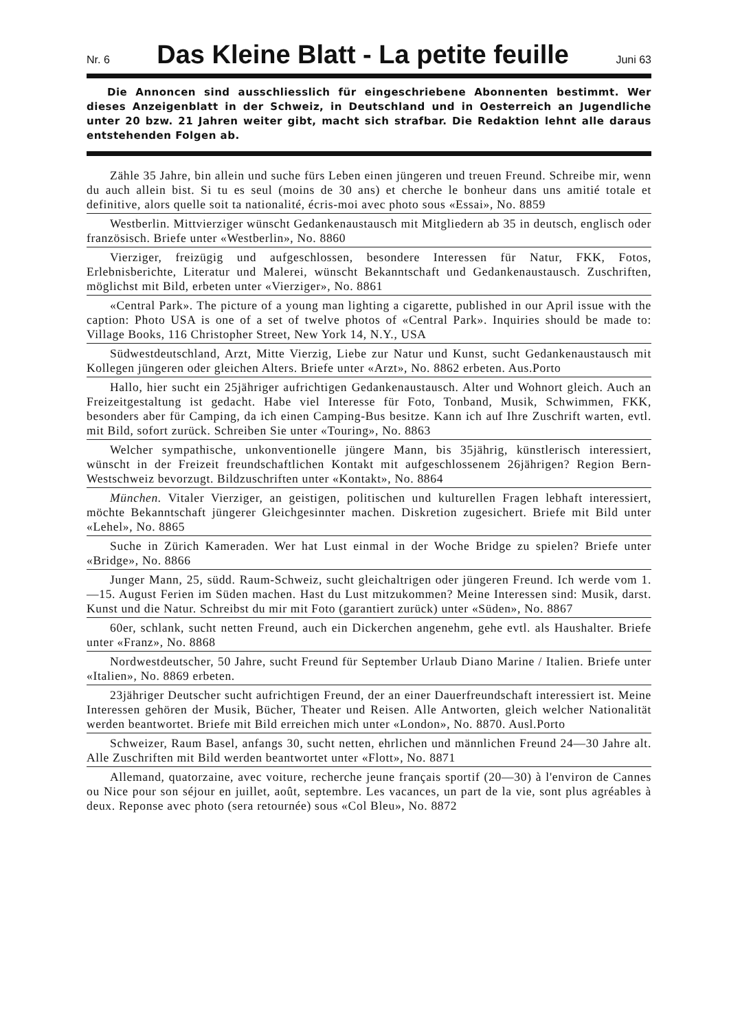Nr. 6 Das Kleine Blatt - La petite feuille Juni 63
Die Annoncen sind ausschliesslich für eingeschriebene Abonnenten bestimmt. Wer dieses Anzeigenblatt in der Schweiz, in Deutschland und in Oesterreich an Jugendliche unter 20 bzw. 21 Jahren weiter gibt, macht sich strafbar. Die Redaktion lehnt alle daraus entstehenden Folgen ab.
Zähle 35 Jahre, bin allein und suche fürs Leben einen jüngeren und treuen Freund. Schreibe mir, wenn du auch allein bist. Si tu es seul (moins de 30 ans) et cherche le bonheur dans uns amitié totale et definitive, alors quelle soit ta nationalité, écris-moi avec photo sous «Essai», No. 8859
Westberlin. Mittvierziger wünscht Gedankenaustausch mit Mitgliedern ab 35 in deutsch, englisch oder französisch. Briefe unter «Westberlin», No. 8860
Vierziger, freizügig und aufgeschlossen, besondere Interessen für Natur, FKK, Fotos, Erlebnisberichte, Literatur und Malerei, wünscht Bekanntschaft und Gedankenaustausch. Zuschriften, möglichst mit Bild, erbeten unter «Vierziger», No. 8861
«Central Park». The picture of a young man lighting a cigarette, published in our April issue with the caption: Photo USA is one of a set of twelve photos of «Central Park». Inquiries should be made to: Village Books, 116 Christopher Street, New York 14, N.Y., USA
Südwestdeutschland, Arzt, Mitte Vierzig, Liebe zur Natur und Kunst, sucht Gedankenaustausch mit Kollegen jüngeren oder gleichen Alters. Briefe unter «Arzt», No. 8862 erbeten. Aus.Porto
Hallo, hier sucht ein 25jähriger aufrichtigen Gedankenaustausch. Alter und Wohnort gleich. Auch an Freizeitgestaltung ist gedacht. Habe viel Interesse für Foto, Tonband, Musik, Schwimmen, FKK, besonders aber für Camping, da ich einen Camping-Bus besitze. Kann ich auf Ihre Zuschrift warten, evtl. mit Bild, sofort zurück. Schreiben Sie unter «Touring», No. 8863
Welcher sympathische, unkonventionelle jüngere Mann, bis 35jährig, künstlerisch interessiert, wünscht in der Freizeit freundschaftlichen Kontakt mit aufgeschlossenem 26jährigen? Region Bern-Westschweiz bevorzugt. Bildzuschriften unter «Kontakt», No. 8864
München. Vitaler Vierziger, an geistigen, politischen und kulturellen Fragen lebhaft interessiert, möchte Bekanntschaft jüngerer Gleichgesinnter machen. Diskretion zugesichert. Briefe mit Bild unter «Lehel», No. 8865
Suche in Zürich Kameraden. Wer hat Lust einmal in der Woche Bridge zu spielen? Briefe unter «Bridge», No. 8866
Junger Mann, 25, südd. Raum-Schweiz, sucht gleichaltrigen oder jüngeren Freund. Ich werde vom 1.—15. August Ferien im Süden machen. Hast du Lust mitzukommen? Meine Interessen sind: Musik, darst. Kunst und die Natur. Schreibst du mir mit Foto (garantiert zurück) unter «Süden», No. 8867
60er, schlank, sucht netten Freund, auch ein Dickerchen angenehm, gehe evtl. als Haushalter. Briefe unter «Franz», No. 8868
Nordwestdeutscher, 50 Jahre, sucht Freund für September Urlaub Diano Marine / Italien. Briefe unter «Italien», No. 8869 erbeten.
23jähriger Deutscher sucht aufrichtigen Freund, der an einer Dauerfreundschaft interessiert ist. Meine Interessen gehören der Musik, Bücher, Theater und Reisen. Alle Antworten, gleich welcher Nationalität werden beantwortet. Briefe mit Bild erreichen mich unter «London», No. 8870. Ausl.Porto
Schweizer, Raum Basel, anfangs 30, sucht netten, ehrlichen und männlichen Freund 24—30 Jahre alt. Alle Zuschriften mit Bild werden beantwortet unter «Flott», No. 8871
Allemand, quatorzaine, avec voiture, recherche jeune français sportif (20—30) à l'environ de Cannes ou Nice pour son séjour en juillet, août, septembre. Les vacances, un part de la vie, sont plus agréables à deux. Reponse avec photo (sera retournée) sous «Col Bleu», No. 8872